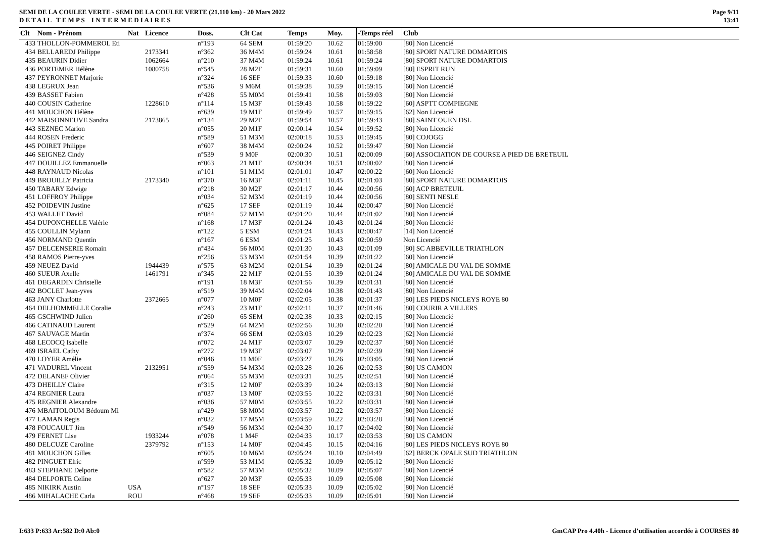SEMI DE LA COULEE VERTE - SEMI DE LA COULEE VERTE (21.110 km) - 20 Mars 2022
D E T A I L T E M P S I N T E R M E D I A I R E S
Page 9/11
13:41
| Clt | Nom - Prénom | Nat | Licence | Doss. | Clt Cat | Temps | Moy. | -Temps réel | Club |
| --- | --- | --- | --- | --- | --- | --- | --- | --- | --- |
| 433 | THOLLON-POMMEROL Eti | | | n°193 | 64 SEM | 01:59:20 | 10.62 | 01:59:00 | [80] Non Licencié |
| 434 | BELLAREDJ Philippe | | 2173341 | n°362 | 36 M4M | 01:59:24 | 10.61 | 01:58:58 | [80] SPORT NATURE DOMARTOIS |
| 435 | BEAURIN Didier | | 1062664 | n°210 | 37 M4M | 01:59:24 | 10.61 | 01:59:24 | [80] SPORT NATURE DOMARTOIS |
| 436 | PORTEMER Hélène | | 1080758 | n°545 | 28 M2F | 01:59:31 | 10.60 | 01:59:09 | [80] ESPRIT RUN |
| 437 | PEYRONNET Marjorie | | | n°324 | 16 SEF | 01:59:33 | 10.60 | 01:59:18 | [80] Non Licencié |
| 438 | LEGRUX Jean | | | n°536 | 9 M6M | 01:59:38 | 10.59 | 01:59:15 | [60] Non Licencié |
| 439 | BASSET Fabien | | | n°428 | 55 M0M | 01:59:41 | 10.58 | 01:59:03 | [80] Non Licencié |
| 440 | COUSIN Catherine | | 1228610 | n°114 | 15 M3F | 01:59:43 | 10.58 | 01:59:22 | [60] ASPTT COMPIEGNE |
| 441 | MOUCHON Hélène | | | n°639 | 19 M1F | 01:59:49 | 10.57 | 01:59:15 | [62] Non Licencié |
| 442 | MAISONNEUVE Sandra | | 2173865 | n°134 | 29 M2F | 01:59:54 | 10.57 | 01:59:43 | [80] SAINT OUEN DSL |
| 443 | SEZNEC Marion | | | n°055 | 20 M1F | 02:00:14 | 10.54 | 01:59:52 | [80] Non Licencié |
| 444 | ROSEN Frederic | | | n°589 | 51 M3M | 02:00:18 | 10.53 | 01:59:45 | [80] COJOGG |
| 445 | POIRET Philippe | | | n°607 | 38 M4M | 02:00:24 | 10.52 | 01:59:47 | [80] Non Licencié |
| 446 | SEIGNEZ Cindy | | | n°539 | 9 M0F | 02:00:30 | 10.51 | 02:00:09 | [60] ASSOCIATION DE COURSE A PIED DE BRETEUIL |
| 447 | DOUILLEZ Emmanuelle | | | n°063 | 21 M1F | 02:00:34 | 10.51 | 02:00:02 | [80] Non Licencié |
| 448 | RAYNAUD Nicolas | | | n°101 | 51 M1M | 02:01:01 | 10.47 | 02:00:22 | [60] Non Licencié |
| 449 | BROUILLY Patricia | | 2173340 | n°370 | 16 M3F | 02:01:11 | 10.45 | 02:01:03 | [80] SPORT NATURE DOMARTOIS |
| 450 | TABARY Edwige | | | n°218 | 30 M2F | 02:01:17 | 10.44 | 02:00:56 | [60] ACP BRETEUIL |
| 451 | LOFFROY Philippe | | | n°034 | 52 M3M | 02:01:19 | 10.44 | 02:00:56 | [80] SENTI NESLE |
| 452 | POIDEVIN Justine | | | n°625 | 17 SEF | 02:01:19 | 10.44 | 02:00:47 | [80] Non Licencié |
| 453 | WALLET David | | | n°084 | 52 M1M | 02:01:20 | 10.44 | 02:01:02 | [80] Non Licencié |
| 454 | DUPONCHELLE Valérie | | | n°168 | 17 M3F | 02:01:24 | 10.43 | 02:01:24 | [80] Non Licencié |
| 455 | COULLIN Mylann | | | n°122 | 5 ESM | 02:01:24 | 10.43 | 02:00:47 | [14] Non Licencié |
| 456 | NORMAND Quentin | | | n°167 | 6 ESM | 02:01:25 | 10.43 | 02:00:59 | Non Licencié |
| 457 | DELCENSERIE Romain | | | n°434 | 56 M0M | 02:01:30 | 10.43 | 02:01:09 | [80] SC ABBEVILLE TRIATHLON |
| 458 | RAMOS Pierre-yves | | | n°256 | 53 M3M | 02:01:54 | 10.39 | 02:01:22 | [60] Non Licencié |
| 459 | NEUEZ David | | 1944439 | n°575 | 63 M2M | 02:01:54 | 10.39 | 02:01:24 | [80] AMICALE DU VAL DE SOMME |
| 460 | SUEUR Axelle | | 1461791 | n°345 | 22 M1F | 02:01:55 | 10.39 | 02:01:24 | [80] AMICALE DU VAL DE SOMME |
| 461 | DEGARDIN Christelle | | | n°191 | 18 M3F | 02:01:56 | 10.39 | 02:01:31 | [80] Non Licencié |
| 462 | BOCLET Jean-yves | | | n°519 | 39 M4M | 02:02:04 | 10.38 | 02:01:43 | [80] Non Licencié |
| 463 | JANY Charlotte | | 2372665 | n°077 | 10 M0F | 02:02:05 | 10.38 | 02:01:37 | [80] LES PIEDS NICLEYS ROYE 80 |
| 464 | DELHOMMELLE Coralie | | | n°243 | 23 M1F | 02:02:11 | 10.37 | 02:01:46 | [80] COURIR A VILLERS |
| 465 | GSCHWIND Julien | | | n°260 | 65 SEM | 02:02:38 | 10.33 | 02:02:15 | [80] Non Licencié |
| 466 | CATINAUD Laurent | | | n°529 | 64 M2M | 02:02:56 | 10.30 | 02:02:20 | [80] Non Licencié |
| 467 | SAUVAGE Martin | | | n°374 | 66 SEM | 02:03:03 | 10.29 | 02:02:23 | [62] Non Licencié |
| 468 | LECOCQ Isabelle | | | n°072 | 24 M1F | 02:03:07 | 10.29 | 02:02:37 | [80] Non Licencié |
| 469 | ISRAEL Cathy | | | n°272 | 19 M3F | 02:03:07 | 10.29 | 02:02:39 | [80] Non Licencié |
| 470 | LOYER Amélie | | | n°046 | 11 M0F | 02:03:27 | 10.26 | 02:03:05 | [80] Non Licencié |
| 471 | VADUREL Vincent | | 2132951 | n°559 | 54 M3M | 02:03:28 | 10.26 | 02:02:53 | [80] US CAMON |
| 472 | DELANEF Olivier | | | n°064 | 55 M3M | 02:03:31 | 10.25 | 02:02:51 | [80] Non Licencié |
| 473 | DHEILLY Claire | | | n°315 | 12 M0F | 02:03:39 | 10.24 | 02:03:13 | [80] Non Licencié |
| 474 | REGNIER Laura | | | n°037 | 13 M0F | 02:03:55 | 10.22 | 02:03:31 | [80] Non Licencié |
| 475 | REGNIER Alexandre | | | n°036 | 57 M0M | 02:03:55 | 10.22 | 02:03:31 | [80] Non Licencié |
| 476 | MBAITOLOUM Bédoum Mi | | | n°429 | 58 M0M | 02:03:57 | 10.22 | 02:03:57 | [80] Non Licencié |
| 477 | LAMAN Regis | | | n°032 | 17 M5M | 02:03:59 | 10.22 | 02:03:28 | [80] Non Licencié |
| 478 | FOUCAULT Jim | | | n°549 | 56 M3M | 02:04:30 | 10.17 | 02:04:02 | [80] Non Licencié |
| 479 | FERNET Lise | | 1933244 | n°078 | 1 M4F | 02:04:33 | 10.17 | 02:03:53 | [80] US CAMON |
| 480 | DELCUZE Caroline | | 2379792 | n°153 | 14 M0F | 02:04:45 | 10.15 | 02:04:16 | [80] LES PIEDS NICLEYS ROYE 80 |
| 481 | MOUCHON Gilles | | | n°605 | 10 M6M | 02:05:24 | 10.10 | 02:04:49 | [62] BERCK OPALE SUD TRIATHLON |
| 482 | PINGUET Elric | | | n°599 | 53 M1M | 02:05:32 | 10.09 | 02:05:12 | [80] Non Licencié |
| 483 | STEPHANE Delporte | | | n°582 | 57 M3M | 02:05:32 | 10.09 | 02:05:07 | [80] Non Licencié |
| 484 | DELPORTE Celine | | | n°627 | 20 M3F | 02:05:33 | 10.09 | 02:05:08 | [80] Non Licencié |
| 485 | NIKIRK Austin | USA | | n°197 | 18 SEF | 02:05:33 | 10.09 | 02:05:02 | [80] Non Licencié |
| 486 | MIHALACHE Carla | ROU | | n°468 | 19 SEF | 02:05:33 | 10.09 | 02:05:01 | [80] Non Licencié |
I:633 P:633 Ar:582 D:0 Ab:0 GmCAP Pro 4.40h - Licence d'utilisation accordée à COURSES 80